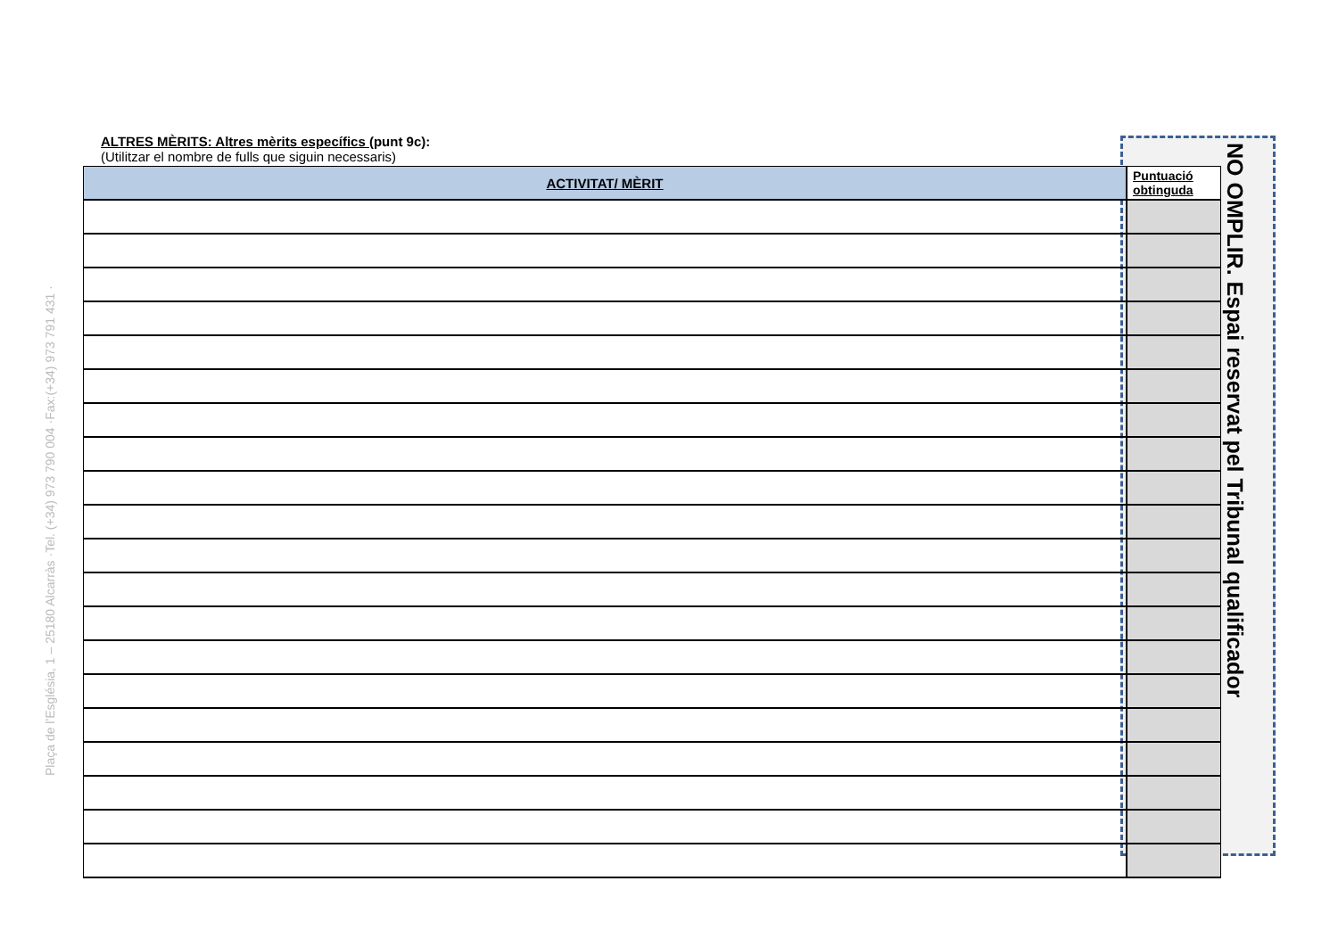Plaça de l'Església, 1 – 25180 Alcarràs ·Tel. (+34) 973 790 004 ·Fax:(+34) 973 791 431 ·
ALTRES MÈRITS: Altres mèrits específics (punt 9c):
(Utilitzar el nombre de fulls que siguin necessaris)
NO OMPLIR. Espai reservat pel Tribunal qualificador
| ACTIVITAT/ MÈRIT |
| --- |
| Puntuació obtinguda |
| --- |